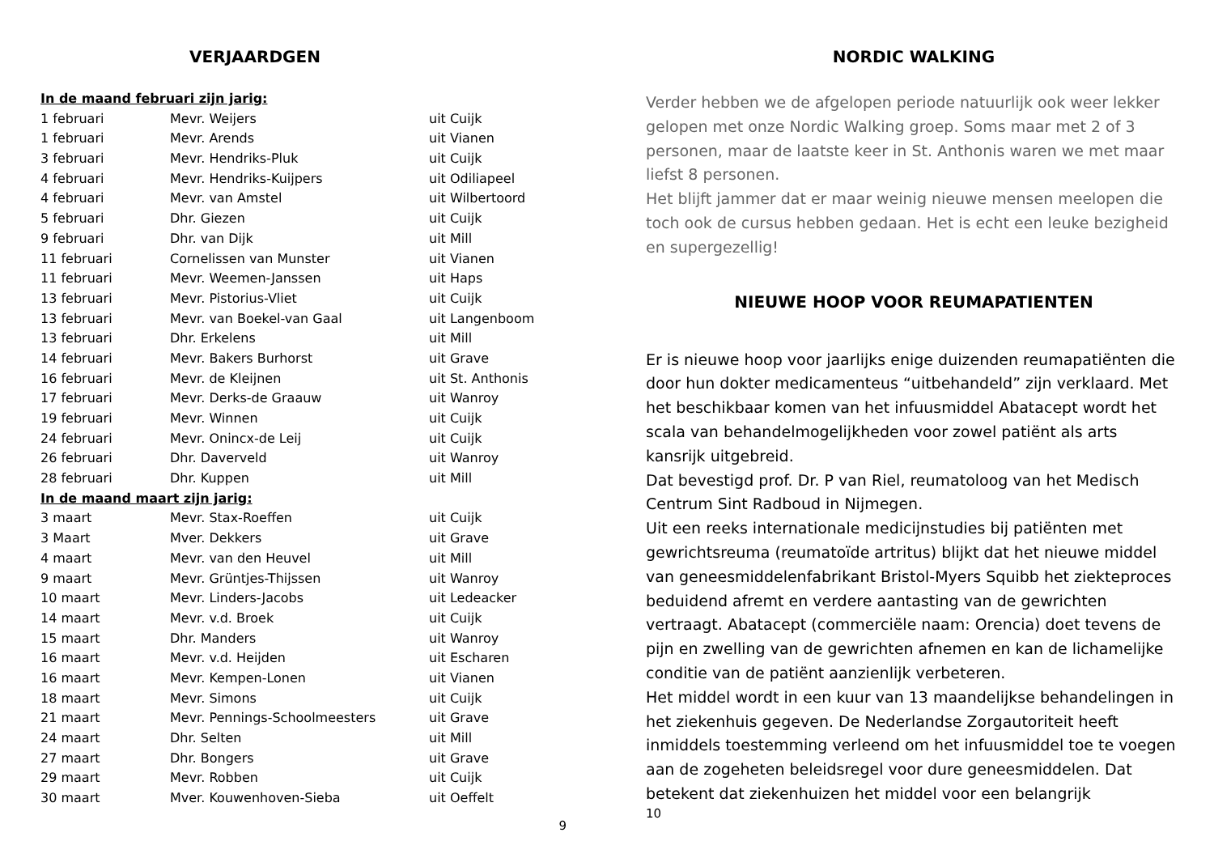VERJAARDGEN
| In de maand februari zijn jarig: | | |
| 1 februari | Mevr. Weijers | uit Cuijk |
| 1 februari | Mevr. Arends | uit Vianen |
| 3 februari | Mevr. Hendriks-Pluk | uit Cuijk |
| 4 februari | Mevr. Hendriks-Kuijpers | uit Odiliapeel |
| 4 februari | Mevr. van Amstel | uit Wilbertoord |
| 5 februari | Dhr. Giezen | uit Cuijk |
| 9 februari | Dhr. van Dijk | uit Mill |
| 11 februari | Cornelissen van Munster | uit Vianen |
| 11 februari | Mevr. Weemen-Janssen | uit Haps |
| 13 februari | Mevr. Pistorius-Vliet | uit Cuijk |
| 13 februari | Mevr. van Boekel-van Gaal | uit Langenboom |
| 13 februari | Dhr. Erkelens | uit Mill |
| 14 februari | Mevr. Bakers Burhorst | uit Grave |
| 16 februari | Mevr. de Kleijnen | uit St. Anthonis |
| 17 februari | Mevr. Derks-de Graauw | uit Wanroy |
| 19 februari | Mevr. Winnen | uit Cuijk |
| 24 februari | Mevr. Onincx-de Leij | uit Cuijk |
| 26 februari | Dhr. Daverveld | uit Wanroy |
| 28 februari | Dhr. Kuppen | uit Mill |
| In de maand maart zijn jarig: | | |
| 3 maart | Mevr. Stax-Roeffen | uit Cuijk |
| 3 Maart | Mver. Dekkers | uit Grave |
| 4 maart | Mevr. van den Heuvel | uit Mill |
| 9 maart | Mevr. Grüntjes-Thijssen | uit Wanroy |
| 10 maart | Mevr. Linders-Jacobs | uit Ledeacker |
| 14 maart | Mevr. v.d. Broek | uit Cuijk |
| 15 maart | Dhr. Manders | uit Wanroy |
| 16 maart | Mevr. v.d. Heijden | uit Escharen |
| 16 maart | Mevr. Kempen-Lonen | uit Vianen |
| 18 maart | Mevr. Simons | uit Cuijk |
| 21 maart | Mevr. Pennings-Schoolmeesters | uit Grave |
| 24 maart | Dhr. Selten | uit Mill |
| 27 maart | Dhr. Bongers | uit Grave |
| 29 maart | Mevr. Robben | uit Cuijk |
| 30 maart | Mver. Kouwenhoven-Sieba | uit Oeffelt |
9
NORDIC WALKING
Verder hebben we de afgelopen periode natuurlijk ook weer lekker gelopen met onze Nordic Walking groep. Soms maar met 2 of 3 personen, maar de laatste keer in St. Anthonis waren we met maar liefst 8 personen.
Het blijft jammer dat er maar weinig nieuwe mensen meelopen die toch ook de cursus hebben gedaan. Het is echt een leuke bezigheid en supergezellig!
NIEUWE HOOP VOOR REUMAPATIENTEN
Er is nieuwe hoop voor jaarlijks enige duizenden reumapatiënten die door hun dokter medicamenteus “uitbehandeld” zijn verklaard. Met het beschikbaar komen van het infuusmiddel Abatacept wordt het scala van behandelmogelijkheden voor zowel patiënt als arts kansrijk uitgebreid.
Dat bevestigd prof. Dr. P van Riel, reumatoloog van het Medisch Centrum Sint Radboud in Nijmegen.
Uit een reeks internationale medicijnstudies bij patiënten met gewrichtsreuma (reumatoïde artritus) blijkt dat het nieuwe middel van geneesmiddelenfabrikant Bristol-Myers Squibb het ziekteproces beduidend afremt en verdere aantasting van de gewrichten vertraagt. Abatacept (commerciële naam: Orencia) doet tevens de pijn en zwelling van de gewrichten afnemen en kan de lichamelijke conditie van de patiënt aanzienlijk verbeteren.
Het middel wordt in een kuur van 13 maandelijkse behandelingen in het ziekenhuis gegeven. De Nederlandse Zorgautoriteit heeft inmiddels toestemming verleend om het infuusmiddel toe te voegen aan de zogeheten beleidsregel voor dure geneesmiddelen. Dat betekent dat ziekenhuizen het middel voor een belangrijk
10